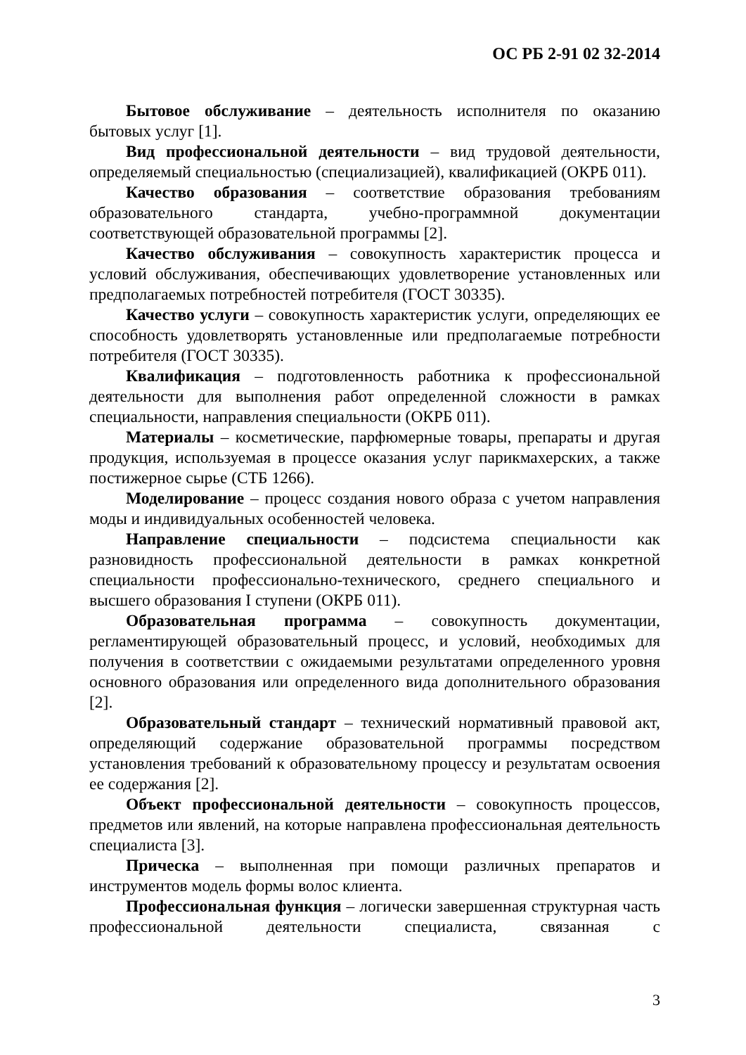ОС РБ 2-91 02 32-2014
Бытовое обслуживание – деятельность исполнителя по оказанию бытовых услуг [1].
Вид профессиональной деятельности – вид трудовой деятельности, определяемый специальностью (специализацией), квалификацией (ОКРБ 011).
Качество образования – соответствие образования требованиям образовательного стандарта, учебно-программной документации соответствующей образовательной программы [2].
Качество обслуживания – совокупность характеристик процесса и условий обслуживания, обеспечивающих удовлетворение установленных или предполагаемых потребностей потребителя (ГОСТ 30335).
Качество услуги – совокупность характеристик услуги, определяющих ее способность удовлетворять установленные или предполагаемые потребности потребителя (ГОСТ 30335).
Квалификация – подготовленность работника к профессиональной деятельности для выполнения работ определенной сложности в рамках специальности, направления специальности (ОКРБ 011).
Материалы – косметические, парфюмерные товары, препараты и другая продукция, используемая в процессе оказания услуг парикмахерских, а также постижерное сырье (СТБ 1266).
Моделирование – процесс создания нового образа с учетом направления моды и индивидуальных особенностей человека.
Направление специальности – подсистема специальности как разновидность профессиональной деятельности в рамках конкретной специальности профессионально-технического, среднего специального и высшего образования I ступени (ОКРБ 011).
Образовательная программа – совокупность документации, регламентирующей образовательный процесс, и условий, необходимых для получения в соответствии с ожидаемыми результатами определенного уровня основного образования или определенного вида дополнительного образования [2].
Образовательный стандарт – технический нормативный правовой акт, определяющий содержание образовательной программы посредством установления требований к образовательному процессу и результатам освоения ее содержания [2].
Объект профессиональной деятельности – совокупность процессов, предметов или явлений, на которые направлена профессиональная деятельность специалиста [3].
Прическа – выполненная при помощи различных препаратов и инструментов модель формы волос клиента.
Профессиональная функция – логически завершенная структурная часть профессиональной деятельности специалиста, связанная с
3